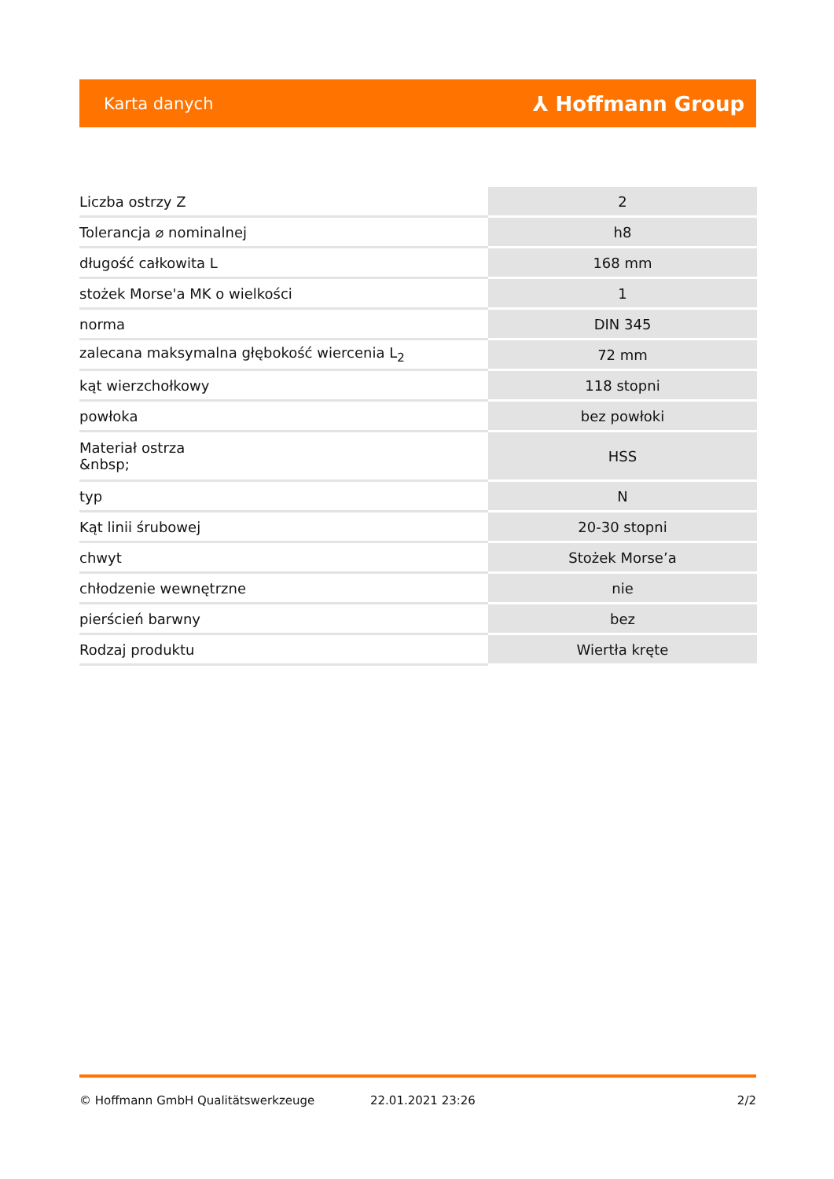Karta danych ⅄ Hoffmann Group
| Liczba ostrzy Z | 2 |
| Tolerancja ⌀ nominalnej | h8 |
| długość całkowita L | 168 mm |
| stożek Morse'a MK o wielkości | 1 |
| norma | DIN 345 |
| zalecana maksymalna głębokość wiercenia L<sub>2</sub> | 72 mm |
| kąt wierzchołkowy | 118 stopni |
| powłoka | bez powłoki |
| Materiał ostrza &nbsp; | HSS |
| typ | N |
| Kąt linii śrubowej | 20-30 stopni |
| chwyt | Stożek Morse’a |
| chłodzenie wewnętrzne | nie |
| pierścień barwny | bez |
| Rodzaj produktu | Wiertła kręte |
© Hoffmann GmbH Qualitätswerkzeuge 22.01.2021 23:26 2/2